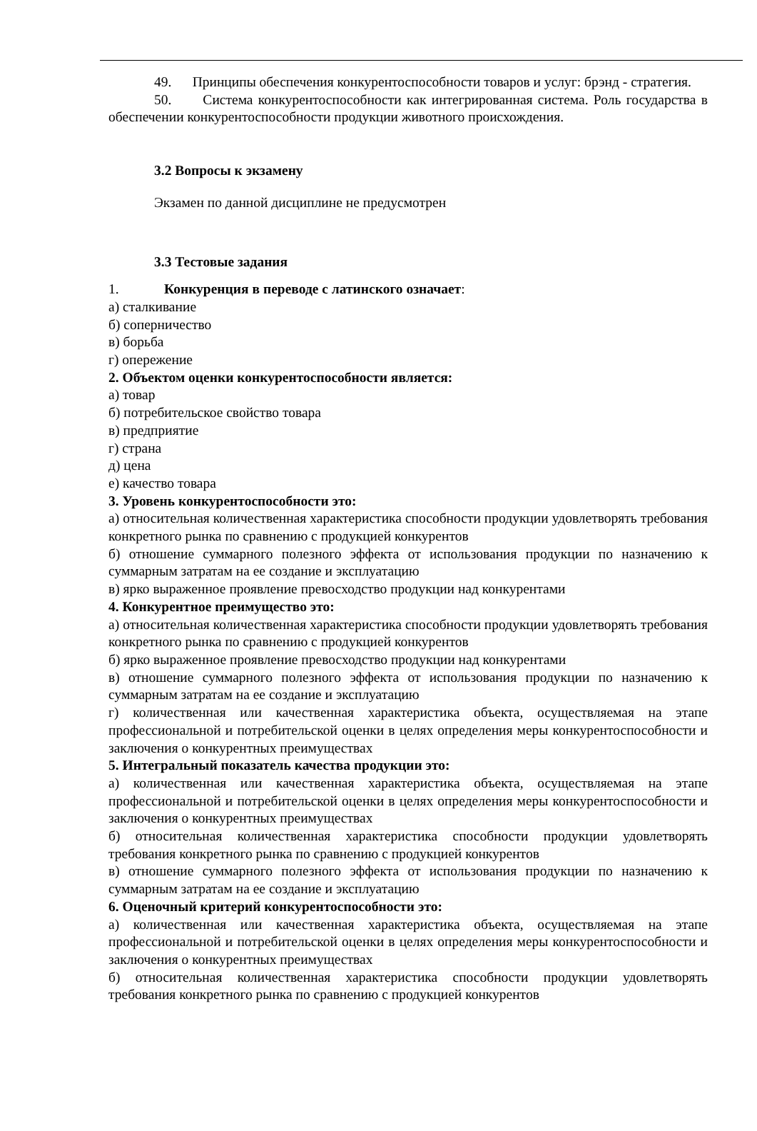49. Принципы обеспечения конкурентоспособности товаров и услуг: брэнд - стратегия.
50. Система конкурентоспособности как интегрированная система. Роль государства в обеспечении конкурентоспособности продукции животного происхождения.
3.2 Вопросы к экзамену
Экзамен по данной дисциплине не предусмотрен
3.3 Тестовые задания
1. Конкуренция в переводе с латинского означает:
а) сталкивание
б) соперничество
в) борьба
г) опережение
2. Объектом оценки конкурентоспособности является:
а) товар
б) потребительское свойство товара
в) предприятие
г) страна
д) цена
е) качество товара
3. Уровень конкурентоспособности это:
а) относительная количественная характеристика способности продукции удовлетворять требования конкретного рынка по сравнению с продукцией конкурентов
б) отношение суммарного полезного эффекта от использования продукции по назначению к суммарным затратам на ее создание и эксплуатацию
в) ярко выраженное проявление превосходство продукции над конкурентами
4. Конкурентное преимущество это:
а) относительная количественная характеристика способности продукции удовлетворять требования конкретного рынка по сравнению с продукцией конкурентов
б) ярко выраженное проявление превосходство продукции над конкурентами
в) отношение суммарного полезного эффекта от использования продукции по назначению к суммарным затратам на ее создание и эксплуатацию
г) количественная или качественная характеристика объекта, осуществляемая на этапе профессиональной и потребительской оценки в целях определения меры конкурентоспособности и заключения о конкурентных преимуществах
5. Интегральный показатель качества продукции это:
а) количественная или качественная характеристика объекта, осуществляемая на этапе профессиональной и потребительской оценки в целях определения меры конкурентоспособности и заключения о конкурентных преимуществах
б) относительная количественная характеристика способности продукции удовлетворять требования конкретного рынка по сравнению с продукцией конкурентов
в) отношение суммарного полезного эффекта от использования продукции по назначению к суммарным затратам на ее создание и эксплуатацию
6. Оценочный критерий конкурентоспособности это:
а) количественная или качественная характеристика объекта, осуществляемая на этапе профессиональной и потребительской оценки в целях определения меры конкурентоспособности и заключения о конкурентных преимуществах
б) относительная количественная характеристика способности продукции удовлетворять требования конкретного рынка по сравнению с продукцией конкурентов